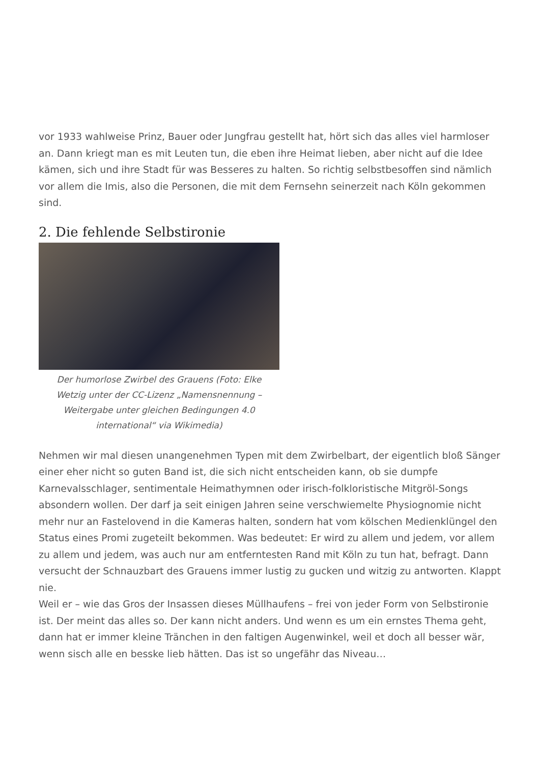vor 1933 wahlweise Prinz, Bauer oder Jungfrau gestellt hat, hört sich das alles viel harmloser an. Dann kriegt man es mit Leuten tun, die eben ihre Heimat lieben, aber nicht auf die Idee kämen, sich und ihre Stadt für was Besseres zu halten. So richtig selbstbesoffen sind nämlich vor allem die Imis, also die Personen, die mit dem Fernsehn seinerzeit nach Köln gekommen sind.
2. Die fehlende Selbstironie
Der humorlose Zwirbel des Grauens (Foto: Elke Wetzig unter der CC-Lizenz „Namensnennung – Weitergabe unter gleichen Bedingungen 4.0 international“ via Wikimedia)
Nehmen wir mal diesen unangenehmen Typen mit dem Zwirbelbart, der eigentlich bloß Sänger einer eher nicht so guten Band ist, die sich nicht entscheiden kann, ob sie dumpfe Karnevalsschlager, sentimentale Heimathymnen oder irisch-folkloristische Mitgröl-Songs absondern wollen. Der darf ja seit einigen Jahren seine verschwiemelte Physiognomie nicht mehr nur an Fastelovend in die Kameras halten, sondern hat vom kölschen Medienklüngel den Status eines Promi zugeteilt bekommen. Was bedeutet: Er wird zu allem und jedem, vor allem zu allem und jedem, was auch nur am entferntesten Rand mit Köln zu tun hat, befragt. Dann versucht der Schnauzbart des Grauens immer lustig zu gucken und witzig zu antworten. Klappt nie.
Weil er – wie das Gros der Insassen dieses Müllhaufens – frei von jeder Form von Selbstironie ist. Der meint das alles so. Der kann nicht anders. Und wenn es um ein ernstes Thema geht, dann hat er immer kleine Tränchen in den faltigen Augenwinkel, weil et doch all besser wär, wenn sisch alle en besske lieb hätten. Das ist so ungefähr das Niveau…